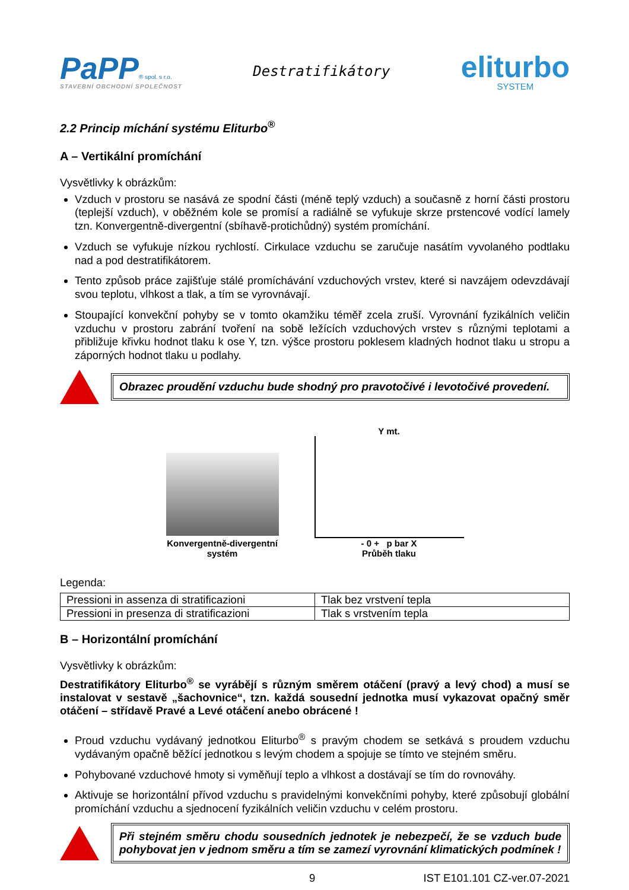PaPP® spol. s r.o.
STAVEBNÍ OBCHODNÍ SPOLEČNOST
Destratifikátory
eliturbo
SYSTEM
2.2 Princip míchání systému Eliturbo<sup>®</sup>
A – Vertikální promíchání
Vysvětlivky k obrázkům:
Vzduch v prostoru se nasává ze spodní části (méně teplý vzduch) a současně z horní části prostoru (teplejší vzduch), v oběžném kole se promísí a radiálně se vyfukuje skrze prstencové vodící lamely tzn. Konvergentně-divergentní (sbíhavě-protichůdný) systém promíchání.
Vzduch se vyfukuje nízkou rychlostí. Cirkulace vzduchu se zaručuje nasátím vyvolaného podtlaku nad a pod destratifikátorem.
Tento způsob práce zajišťuje stálé promíchávání vzduchových vrstev, které si navzájem odevzdávají svou teplotu, vlhkost a tlak, a tím se vyrovnávají.
Stoupající konvekční pohyby se v tomto okamžiku téměř zcela zruší. Vyrovnání fyzikálních veličin vzduchu v prostoru zabrání tvoření na sobě ležících vzduchových vrstev s různými teplotami a přibližuje křivku hodnot tlaku k ose Y, tzn. výšce prostoru poklesem kladných hodnot tlaku u stropu a záporných hodnot tlaku u podlahy.
Obrazec proudění vzduchu bude shodný pro pravotočivé i levotočivé provedení.
Konvergentně-divergentní
systém
Y mt.
- 0 + p bar X
Průběh tlaku
Legenda:
| Pressioni in assenza di stratificazioni | Tlak bez vrstvení tepla |
| Pressioni in presenza di stratificazioni | Tlak s vrstvením tepla |
B – Horizontální promíchání
Vysvětlivky k obrázkům:
Destratifikátory Eliturbo<sup>®</sup> se vyrábějí s různým směrem otáčení (pravý a levý chod) a musí se instalovat v sestavě „šachovnice“, tzn. každá sousední jednotka musí vykazovat opačný směr otáčení – střídavě Pravé a Levé otáčení anebo obrácené !
Proud vzduchu vydávaný jednotkou Eliturbo<sup>®</sup> s pravým chodem se setkává s proudem vzduchu vydávaným opačně běžící jednotkou s levým chodem a spojuje se tímto ve stejném směru.
Pohybované vzduchové hmoty si vyměňují teplo a vlhkost a dostávají se tím do rovnováhy.
Aktivuje se horizontální přívod vzduchu s pravidelnými konvekčními pohyby, které způsobují globální promíchání vzduchu a sjednocení fyzikálních veličin vzduchu v celém prostoru.
Při stejném směru chodu sousedních jednotek je nebezpečí, že se vzduch bude pohybovat jen v jednom směru a tím se zamezí vyrovnání klimatických podmínek !
9 IST E101.101 CZ-ver.07-2021